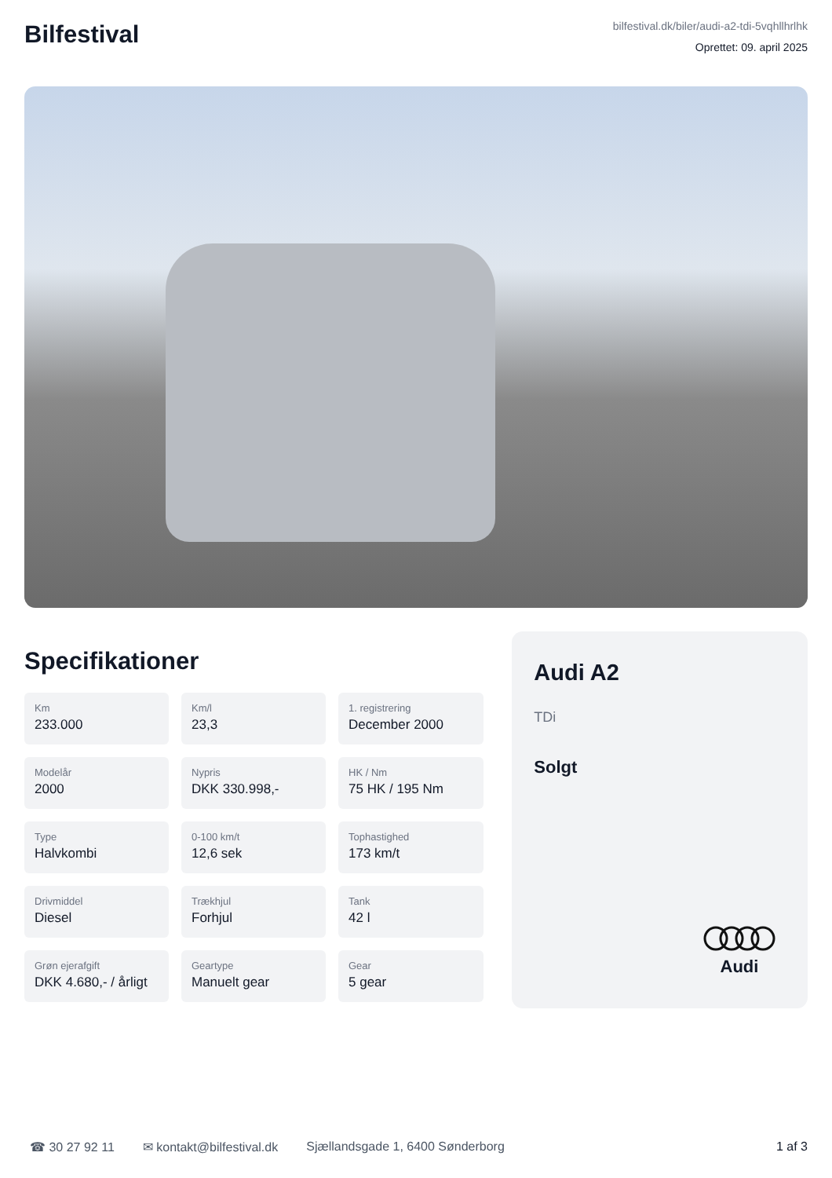Bilfestival
bilfestival.dk/biler/audi-a2-tdi-5vqhllhrlhk
Oprettet: 09. april 2025
Specifikationer
Km
233.000
Km/l
23,3
1. registrering
December 2000
Modelår
2000
Nypris
DKK 330.998,-
HK / Nm
75 HK / 195 Nm
Type
Halvkombi
0-100 km/t
12,6 sek
Tophastighed
173 km/t
Drivmiddel
Diesel
Trækhjul
Forhjul
Tank
42 l
Grøn ejerafgift
DKK 4.680,- / årligt
Geartype
Manuelt gear
Gear
5 gear
Audi A2
TDi
Solgt
Audi
☎ 30 27 92 11 ✉ kontakt@bilfestival.dk Sjællandsgade 1, 6400 Sønderborg 1 af 3